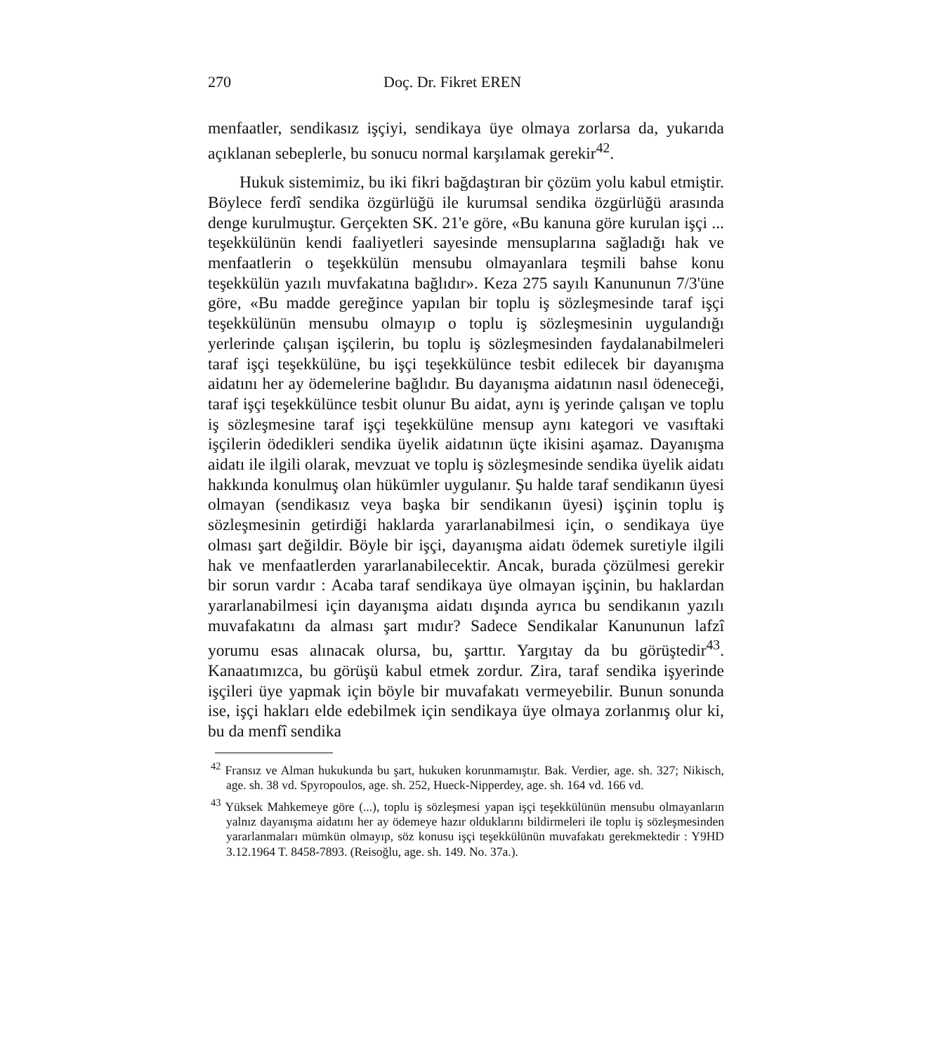270 Doç. Dr. Fikret EREN
menfaatler, sendikasız işçiyi, sendikaya üye olmaya zorlarsa da, yukarıda açıklanan sebeplerle, bu sonucu normal karşılamak gerekir<sup>42</sup>.
Hukuk sistemimiz, bu iki fikri bağdaştıran bir çözüm yolu kabul etmiştir. Böylece ferdî sendika özgürlüğü ile kurumsal sendika özgürlüğü arasında denge kurulmuştur. Gerçekten SK. 21'e göre, «Bu kanuna göre kurulan işçi ... teşekkülünün kendi faaliyetleri sayesinde mensuplarına sağladığı hak ve menfaatlerin o teşekkülün mensubu olmayanlara teşmili bahse konu teşekkülün yazılı muvfakatına bağlıdır». Keza 275 sayılı Kanununun 7/3'üne göre, «Bu madde gereğince yapılan bir toplu iş sözleşmesinde taraf işçi teşekkülünün mensubu olmayıp o toplu iş sözleşmesinin uygulandığı yerlerinde çalışan işçilerin, bu toplu iş sözleşmesinden faydalanabilmeleri taraf işçi teşekkülüne, bu işçi teşekkülünce tesbit edilecek bir dayanışma aidatını her ay ödemelerine bağlıdır. Bu dayanışma aidatının nasıl ödeneceği, taraf işçi teşekkülünce tesbit olunur Bu aidat, aynı iş yerinde çalışan ve toplu iş sözleşmesine taraf işçi teşekkülüne mensup aynı kategori ve vasıftaki işçilerin ödedikleri sendika üyelik aidatının üçte ikisini aşamaz. Dayanışma aidatı ile ilgili olarak, mevzuat ve toplu iş sözleşmesinde sendika üyelik aidatı hakkında konulmuş olan hükümler uygulanır. Şu halde taraf sendikanın üyesi olmayan (sendikasız veya başka bir sendikanın üyesi) işçinin toplu iş sözleşmesinin getirdiği haklarda yararlanabilmesi için, o sendikaya üye olması şart değildir. Böyle bir işçi, dayanışma aidatı ödemek suretiyle ilgili hak ve menfaatlerden yararlanabilecektir. Ancak, burada çözülmesi gerekir bir sorun vardır : Acaba taraf sendikaya üye olmayan işçinin, bu haklardan yararlanabilmesi için dayanışma aidatı dışında ayrıca bu sendikanın yazılı muvafakatını da alması şart mıdır? Sadece Sendikalar Kanununun lafzî yorumu esas alınacak olursa, bu, şarttır. Yargıtay da bu görüştedir<sup>43</sup>. Kanaatımızca, bu görüşü kabul etmek zordur. Zira, taraf sendika işyerinde işçileri üye yapmak için böyle bir muvafakatı vermeyebilir. Bunun sonunda ise, işçi hakları elde edebilmek için sendikaya üye olmaya zorlanmış olur ki, bu da menfî sendika
<sup>42</sup> Fransız ve Alman hukukunda bu şart, hukuken korunmamıştır. Bak. Verdier, age. sh. 327; Nikisch, age. sh. 38 vd. Spyropoulos, age. sh. 252, Hueck-Nipperdey, age. sh. 164 vd. 166 vd.
<sup>43</sup> Yüksek Mahkemeye göre (...), toplu iş sözleşmesi yapan işçi teşekkülünün mensubu olmayanların yalnız dayanışma aidatını her ay ödemeye hazır olduklarını bildirmeleri ile toplu iş sözleşmesinden yararlanmaları mümkün olmayıp, söz konusu işçi teşekkülünün muvafakatı gerekmektedir : Y9HD 3.12.1964 T. 8458-7893. (Reisoğlu, age. sh. 149. No. 37a.).